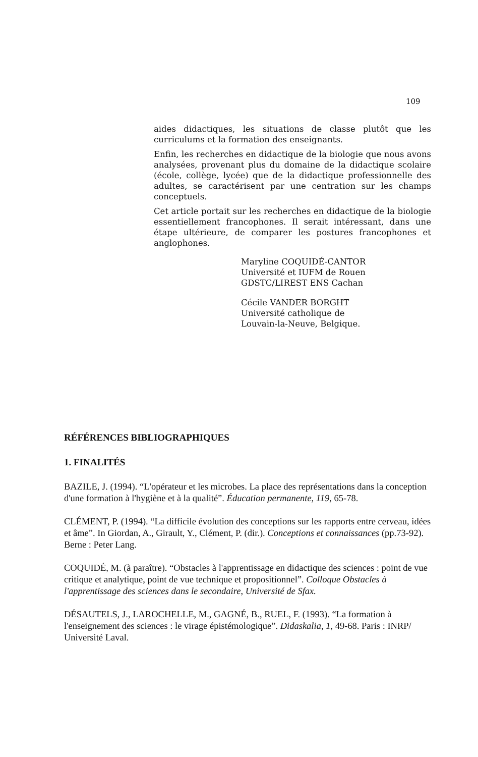109
aides didactiques, les situations de classe plutôt que les curriculums et la formation des enseignants.
Enfin, les recherches en didactique de la biologie que nous avons analysées, provenant plus du domaine de la didactique scolaire (école, collège, lycée) que de la didactique professionnelle des adultes, se caractérisent par une centration sur les champs conceptuels.
Cet article portait sur les recherches en didactique de la biologie essentiellement francophones. Il serait intéressant, dans une étape ultérieure, de comparer les postures francophones et anglophones.
Maryline COQUIDÉ-CANTOR
Université et IUFM de Rouen
GDSTC/LIREST ENS Cachan
Cécile VANDER BORGHT
Université catholique de
Louvain-la-Neuve, Belgique.
RÉFÉRENCES BIBLIOGRAPHIQUES
1. FINALITÉS
BAZILE, J. (1994). “L'opérateur et les microbes. La place des représentations dans la conception d'une formation à l'hygiène et à la qualité”. Éducation permanente, 119, 65-78.
CLÉMENT, P. (1994). “La difficile évolution des conceptions sur les rapports entre cerveau, idées et âme”. In Giordan, A., Girault, Y., Clément, P. (dir.). Conceptions et connaissances (pp.73-92). Berne : Peter Lang.
COQUIDÉ, M. (à paraître). “Obstacles à l'apprentissage en didactique des sciences : point de vue critique et analytique, point de vue technique et propositionnel”. Colloque Obstacles à l'apprentissage des sciences dans le secondaire, Université de Sfax.
DÉSAUTELS, J., LAROCHELLE, M., GAGNÉ, B., RUEL, F. (1993). “La formation à l'enseignement des sciences : le virage épistémologique”. Didaskalia, 1, 49-68. Paris : INRP/ Université Laval.